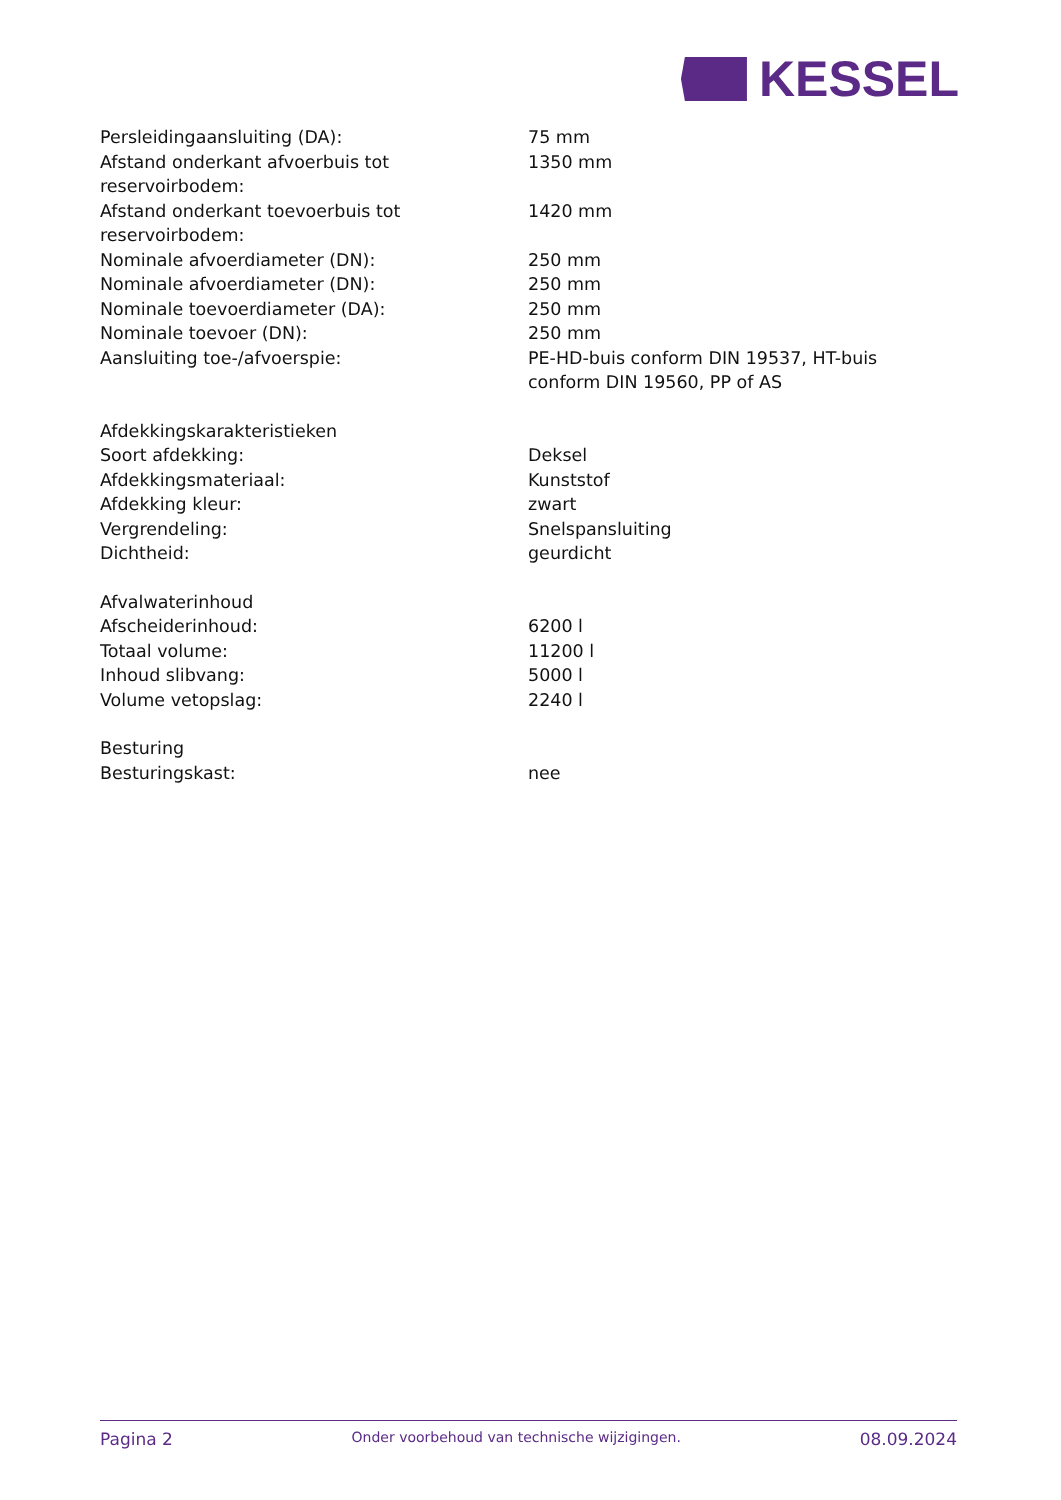KESSEL
| Persleidingaansluiting (DA): | 75 mm |
| Afstand onderkant afvoerbuis tot reservoirbodem: | 1350 mm |
| Afstand onderkant toevoerbuis tot reservoirbodem: | 1420 mm |
| Nominale afvoerdiameter (DN): | 250 mm |
| Nominale afvoerdiameter (DN): | 250 mm |
| Nominale toevoerdiameter (DA): | 250 mm |
| Nominale toevoer (DN): | 250 mm |
| Aansluiting toe-/afvoerspie: | PE-HD-buis conform DIN 19537, HT-buis conform DIN 19560, PP of AS |
| Afdekkingskarakteristieken | |
| Soort afdekking: | Deksel |
| Afdekkingsmateriaal: | Kunststof |
| Afdekking kleur: | zwart |
| Vergrendeling: | Snelspansluiting |
| Dichtheid: | geurdicht |
| Afvalwaterinhoud | |
| Afscheiderinhoud: | 6200 l |
| Totaal volume: | 11200 l |
| Inhoud slibvang: | 5000 l |
| Volume vetopslag: | 2240 l |
| Besturing | |
| Besturingskast: | nee |
Pagina 2 Onder voorbehoud van technische wijzigingen. 08.09.2024